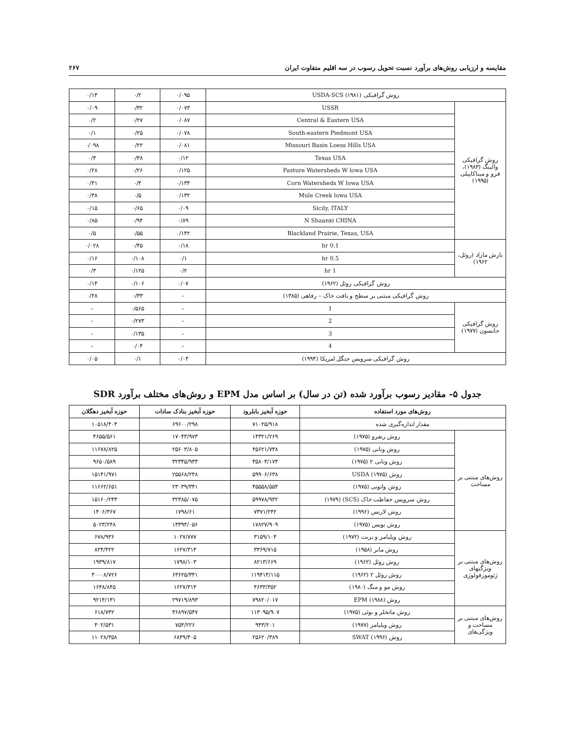مقایسه و ارزیابی روش‌های برآورد نسبت تحویل رسوب در سه اقلیم متفاوت ایران ۲۶۷
| روش گرافیکی USDA-SCS (۱۹۸۱) | | ۰/۰۹۵ | ۰/۲ | ۰/۱۴ |
| روش گرافیکی والینگ (۱۹۸۳)، فرو و میناکاپیلی (۱۹۹۵) | USSR | ۰/۰۷۳ | ۰/۳۲ | ۰/۰۹ |
| | Central & Eastern USA | ۰/۰۸۷ | ۰/۲۷ | ۰/۲ |
| | South-eastern Piedmont USA | ۰/۰۷۸ | ۰/۲۵ | ۰/۱ |
| | Missouri Basin Loess Hills USA | ۰/۰۸۱ | ۰/۲۲ | ۰/۰۹۸ |
| | Texas USA | ۰/۱۲ | ۰/۳۸ | ۰/۳ |
| | Pasture Watersheds W lowa USA | ۰/۱۲۵ | ۰/۲۶ | ۰/۲۸ |
| | Corn Watersheds W lowa USA | ۰/۱۳۴ | ۰/۴ | ۰/۴۱ |
| | Mule Creek lowa USA | ۰/۱۳۲ | ۰/۵ | ۰/۳۸ |
| | Sicily, ITALY | ۰/۰۹ | ۰/۶۵ | ۰/۱۵ |
| | N Shaanxi CHINA | ۰/۸۹ | ۰/۹۴ | ۰/۸۵ |
| | Blackland Prairie, Texas, USA | ۰/۱۴۲ | ۰/۵۵ | ۰/۵ |
| بارش مازاد (روئل، ۱۹۶۲) | 0.1 hr | ۰/۱۸ | ۰/۴۵ | ۰/۰۲۸ |
| | 0.5 hr | ۰/۱ | ۰/۱۰۸ | ۰/۱۶ |
| | 1 hr | ۰/۲ | ۰/۱۲۵ | ۰/۳ |
| روش گرافیکی روئل (۱۹۶۲) | | ۰/۰۷ | ۰/۱۰۶ | ۰/۱۴ |
| روش گرافیکی مبتنی بر سطح و بافت خاک – رفاهی (۱۳۸۵) | | – | ۰/۳۳ | ۰/۲۸ |
| روش گرافیکی جانسون (۱۹۷۷) | 1 | – | ۰/۵۶۵ | – |
| | 2 | – | ۰/۲۷۳ | – |
| | 3 | – | ۰/۱۳۵ | – |
| | 4 | – | ۰/۰۴ | – |
| روش گرافیکی سرویس جنگل امریکا (۱۹۹۴) | | ۰/۰۴ | ۰/۱ | ۰/۰۵ |
جدول ۵- مقادیر رسوب برآورد شده (تن در سال) بر اساس مدل EPM و روش‌های مختلف برآورد SDR
| روش‌های مورد استفاده | | حوزه آبخیز بابلرود | حوزه آبخیز بنادک سادات | حوزه آبخیز دهگلان |
| --- | --- | --- | --- | --- |
| مقدار اندازه‌گیری شده | | ۷۱۰۲۵/۹۱۸ | ۶۹۶۰۰/۲۹۸ | ۱۰۵۱۸/۴۰۴ |
| روش‌های مبتنی بر مساحت | روش رنفرو (۱۹۷۵) | ۱۴۳۲۱/۲۶۹ | ۱۷۰۴۳/۹۷۳ | ۴۶۵۵/۵۶۱ |
| | روش ونانی (۱۹۷۵) | ۴۵۶۲۱/۷۴۸ | ۲۵۶۰۳/۸۰۵ | ۱۱۶۷۸/۸۲۵ |
| | روش ونانی ۲ (۱۹۷۵) | ۳۵۸۰۳/۱۷۴ | ۳۲۳۴۵/۹۳۳ | ۹۶۵۰/۵۸۹ |
| | روش USDA (۱۹۷۵) | ۵۹۹۰۶/۶۳۸ | ۲۵۵۶۸/۲۴۸ | ۱۵۱۴۱/۹۷۱ |
| | روش وانونی (۱۹۷۵) | ۴۵۵۵۸/۵۵۴ | ۲۳۰۳۹/۳۴۱ | ۱۱۶۶۲/۶۵۱ |
| | روش سرویس حفاظت خاک (SCS) (۱۹۷۹) | ۵۹۹۷۸/۹۴۲ | ۳۲۳۸۵/۰۷۵ | ۱۵۱۶۰/۲۴۳ |
| | روش لارنس (۱۹۹۶) | ۷۳۷۱/۲۴۲ | ۱۷۹۸/۶۱ | ۱۴۰۶/۳۶۷ |
| | روش بویس (۱۹۷۵) | ۱۷۸۲۷/۹۰۹ | ۱۳۳۹۴/۰۵۶ | ۵۰۲۳/۲۴۸ |
| روش‌های مبتنی بر ویژگیهای ژئومورفولوژی | روش ویلیامز و برنت (۱۹۷۲) | ۳۱۵۹/۱۰۴ | ۱۰۲۷/۷۷۷ | ۶۷۸/۹۳۶ |
| | روش مانر (۱۹۵۸) | ۳۳۶۹/۷۱۵ | ۱۶۲۷/۳۱۴ | ۸۲۴/۴۲۲ |
| | روش روئل (۱۹۶۲) | ۸۲۱۳/۶۶۹ | ۱۷۹۸/۱۰۳ | ۱۹۳۹/۸۱۷ |
| | روش روئل ۲ (۱۹۶۲) | ۱۱۹۴۱۴/۱۱۵ | ۶۳۶۲۵/۳۴۱ | ۴۰۰۰۸/۷۲۶ |
| | روش مو و منگ (۱۹۸۰) | ۴۶۳۳/۳۵۲ | ۱۶۲۷/۳۱۴ | ۱۶۴۸/۸۴۵ |
| | روش EPM (۱۹۸۸) | ۷۹۸۲۰/۰۱۷ | ۲۹۷۱۹/۸۹۳ | ۹۲۱۴/۱۳۱ |
| روش‌های مبتنی بر مساحت و ویژگی‌های | روش ماتخلر و بوئی (۱۹۷۵) | ۱۱۳۰۹۵/۹۰۷ | ۳۶۸۹۷/۵۴۷ | ۶۱۸/۷۴۲ |
| | روش ویلیامز (۱۹۷۷) | ۹۴۳/۲۰۱ | ۷۵۴/۲۲۶ | ۴۰۲/۵۳۱ |
| | روش SWAT (۱۹۹۶) | ۲۵۶۲۰/۳۸۹ | ۶۸۴۹/۴۰۵ | ۱۱۰۲۸/۳۵۸ |